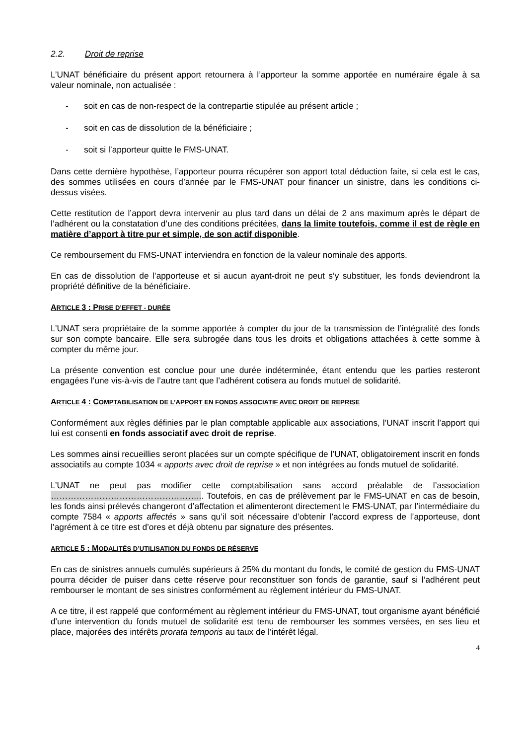2.2. Droit de reprise
L’UNAT bénéficiaire du présent apport retournera à l’apporteur la somme apportée en numéraire égale à sa valeur nominale, non actualisée :
- soit en cas de non-respect de la contrepartie stipulée au présent article ;
- soit en cas de dissolution de la bénéficiaire ;
- soit si l’apporteur quitte le FMS-UNAT.
Dans cette dernière hypothèse, l’apporteur pourra récupérer son apport total déduction faite, si cela est le cas, des sommes utilisées en cours d’année par le FMS-UNAT pour financer un sinistre, dans les conditions ci-dessus visées.
Cette restitution de l’apport devra intervenir au plus tard dans un délai de 2 ans maximum après le départ de l’adhérent ou la constatation d’une des conditions précitées, dans la limite toutefois, comme il est de règle en matière d’apport à titre pur et simple, de son actif disponible.
Ce remboursement du FMS-UNAT interviendra en fonction de la valeur nominale des apports.
En cas de dissolution de l’apporteuse et si aucun ayant-droit ne peut s’y substituer, les fonds deviendront la propriété définitive de la bénéficiaire.
ARTICLE 3 : PRISE D’EFFET - DURÉE
L’UNAT sera propriétaire de la somme apportée à compter du jour de la transmission de l’intégralité des fonds sur son compte bancaire. Elle sera subrogée dans tous les droits et obligations attachées à cette somme à compter du même jour.
La présente convention est conclue pour une durée indéterminée, étant entendu que les parties resteront engagées l’une vis-à-vis de l’autre tant que l’adhérent cotisera au fonds mutuel de solidarité.
ARTICLE 4 : COMPTABILISATION DE L’APPORT EN FONDS ASSOCIATIF AVEC DROIT DE REPRISE
Conformément aux règles définies par le plan comptable applicable aux associations, l’UNAT inscrit l’apport qui lui est consenti en fonds associatif avec droit de reprise.
Les sommes ainsi recueillies seront placées sur un compte spécifique de l’UNAT, obligatoirement inscrit en fonds associatifs au compte 1034 « apports avec droit de reprise » et non intégrées au fonds mutuel de solidarité.
L’UNAT ne peut pas modifier cette comptabilisation sans accord préalable de l’association ……………………………………………... Toutefois, en cas de prélèvement par le FMS-UNAT en cas de besoin, les fonds ainsi prélevés changeront d’affectation et alimenteront directement le FMS-UNAT, par l’intermédiaire du compte 7584 « apports affectés » sans qu’il soit nécessaire d’obtenir l’accord express de l’apporteuse, dont l’agrément à ce titre est d’ores et déjà obtenu par signature des présentes.
ARTICLE 5 : MODALITÉS D’UTILISATION DU FONDS DE RÉSERVE
En cas de sinistres annuels cumulés supérieurs à 25% du montant du fonds, le comité de gestion du FMS-UNAT pourra décider de puiser dans cette réserve pour reconstituer son fonds de garantie, sauf si l’adhérent peut rembourser le montant de ses sinistres conformément au règlement intérieur du FMS-UNAT.
A ce titre, il est rappelé que conformément au règlement intérieur du FMS-UNAT, tout organisme ayant bénéficié d'une intervention du fonds mutuel de solidarité est tenu de rembourser les sommes versées, en ses lieu et place, majorées des intérêts prorata temporis au taux de l’intérêt légal.
4